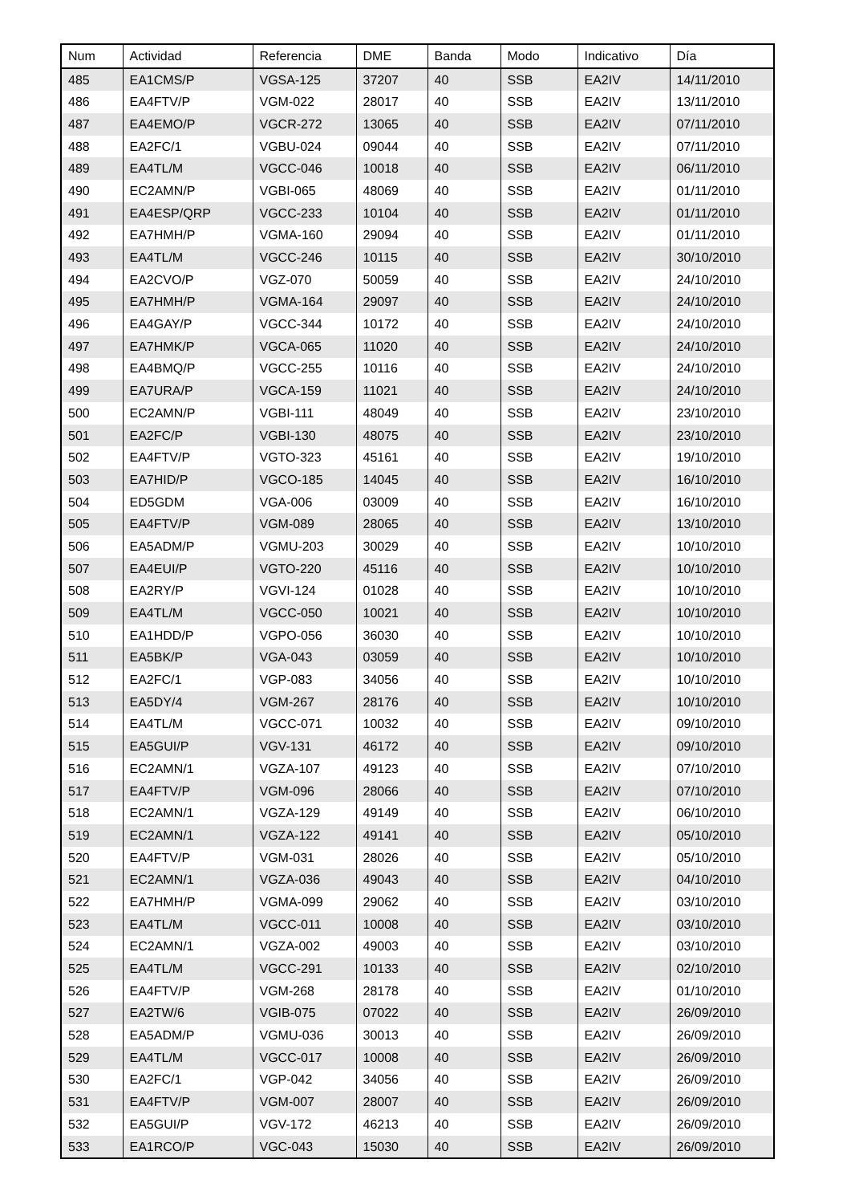| Num | Actividad | Referencia | DME | Banda | Modo | Indicativo | Día |
| --- | --- | --- | --- | --- | --- | --- | --- |
| 485 | EA1CMS/P | VGSA-125 | 37207 | 40 | SSB | EA2IV | 14/11/2010 |
| 486 | EA4FTV/P | VGM-022 | 28017 | 40 | SSB | EA2IV | 13/11/2010 |
| 487 | EA4EMO/P | VGCR-272 | 13065 | 40 | SSB | EA2IV | 07/11/2010 |
| 488 | EA2FC/1 | VGBU-024 | 09044 | 40 | SSB | EA2IV | 07/11/2010 |
| 489 | EA4TL/M | VGCC-046 | 10018 | 40 | SSB | EA2IV | 06/11/2010 |
| 490 | EC2AMN/P | VGBI-065 | 48069 | 40 | SSB | EA2IV | 01/11/2010 |
| 491 | EA4ESP/QRP | VGCC-233 | 10104 | 40 | SSB | EA2IV | 01/11/2010 |
| 492 | EA7HMH/P | VGMA-160 | 29094 | 40 | SSB | EA2IV | 01/11/2010 |
| 493 | EA4TL/M | VGCC-246 | 10115 | 40 | SSB | EA2IV | 30/10/2010 |
| 494 | EA2CVO/P | VGZ-070 | 50059 | 40 | SSB | EA2IV | 24/10/2010 |
| 495 | EA7HMH/P | VGMA-164 | 29097 | 40 | SSB | EA2IV | 24/10/2010 |
| 496 | EA4GAY/P | VGCC-344 | 10172 | 40 | SSB | EA2IV | 24/10/2010 |
| 497 | EA7HMK/P | VGCA-065 | 11020 | 40 | SSB | EA2IV | 24/10/2010 |
| 498 | EA4BMQ/P | VGCC-255 | 10116 | 40 | SSB | EA2IV | 24/10/2010 |
| 499 | EA7URA/P | VGCA-159 | 11021 | 40 | SSB | EA2IV | 24/10/2010 |
| 500 | EC2AMN/P | VGBI-111 | 48049 | 40 | SSB | EA2IV | 23/10/2010 |
| 501 | EA2FC/P | VGBI-130 | 48075 | 40 | SSB | EA2IV | 23/10/2010 |
| 502 | EA4FTV/P | VGTO-323 | 45161 | 40 | SSB | EA2IV | 19/10/2010 |
| 503 | EA7HID/P | VGCO-185 | 14045 | 40 | SSB | EA2IV | 16/10/2010 |
| 504 | ED5GDM | VGA-006 | 03009 | 40 | SSB | EA2IV | 16/10/2010 |
| 505 | EA4FTV/P | VGM-089 | 28065 | 40 | SSB | EA2IV | 13/10/2010 |
| 506 | EA5ADM/P | VGMU-203 | 30029 | 40 | SSB | EA2IV | 10/10/2010 |
| 507 | EA4EUI/P | VGTO-220 | 45116 | 40 | SSB | EA2IV | 10/10/2010 |
| 508 | EA2RY/P | VGVI-124 | 01028 | 40 | SSB | EA2IV | 10/10/2010 |
| 509 | EA4TL/M | VGCC-050 | 10021 | 40 | SSB | EA2IV | 10/10/2010 |
| 510 | EA1HDD/P | VGPO-056 | 36030 | 40 | SSB | EA2IV | 10/10/2010 |
| 511 | EA5BK/P | VGA-043 | 03059 | 40 | SSB | EA2IV | 10/10/2010 |
| 512 | EA2FC/1 | VGP-083 | 34056 | 40 | SSB | EA2IV | 10/10/2010 |
| 513 | EA5DY/4 | VGM-267 | 28176 | 40 | SSB | EA2IV | 10/10/2010 |
| 514 | EA4TL/M | VGCC-071 | 10032 | 40 | SSB | EA2IV | 09/10/2010 |
| 515 | EA5GUI/P | VGV-131 | 46172 | 40 | SSB | EA2IV | 09/10/2010 |
| 516 | EC2AMN/1 | VGZA-107 | 49123 | 40 | SSB | EA2IV | 07/10/2010 |
| 517 | EA4FTV/P | VGM-096 | 28066 | 40 | SSB | EA2IV | 07/10/2010 |
| 518 | EC2AMN/1 | VGZA-129 | 49149 | 40 | SSB | EA2IV | 06/10/2010 |
| 519 | EC2AMN/1 | VGZA-122 | 49141 | 40 | SSB | EA2IV | 05/10/2010 |
| 520 | EA4FTV/P | VGM-031 | 28026 | 40 | SSB | EA2IV | 05/10/2010 |
| 521 | EC2AMN/1 | VGZA-036 | 49043 | 40 | SSB | EA2IV | 04/10/2010 |
| 522 | EA7HMH/P | VGMA-099 | 29062 | 40 | SSB | EA2IV | 03/10/2010 |
| 523 | EA4TL/M | VGCC-011 | 10008 | 40 | SSB | EA2IV | 03/10/2010 |
| 524 | EC2AMN/1 | VGZA-002 | 49003 | 40 | SSB | EA2IV | 03/10/2010 |
| 525 | EA4TL/M | VGCC-291 | 10133 | 40 | SSB | EA2IV | 02/10/2010 |
| 526 | EA4FTV/P | VGM-268 | 28178 | 40 | SSB | EA2IV | 01/10/2010 |
| 527 | EA2TW/6 | VGIB-075 | 07022 | 40 | SSB | EA2IV | 26/09/2010 |
| 528 | EA5ADM/P | VGMU-036 | 30013 | 40 | SSB | EA2IV | 26/09/2010 |
| 529 | EA4TL/M | VGCC-017 | 10008 | 40 | SSB | EA2IV | 26/09/2010 |
| 530 | EA2FC/1 | VGP-042 | 34056 | 40 | SSB | EA2IV | 26/09/2010 |
| 531 | EA4FTV/P | VGM-007 | 28007 | 40 | SSB | EA2IV | 26/09/2010 |
| 532 | EA5GUI/P | VGV-172 | 46213 | 40 | SSB | EA2IV | 26/09/2010 |
| 533 | EA1RCO/P | VGC-043 | 15030 | 40 | SSB | EA2IV | 26/09/2010 |